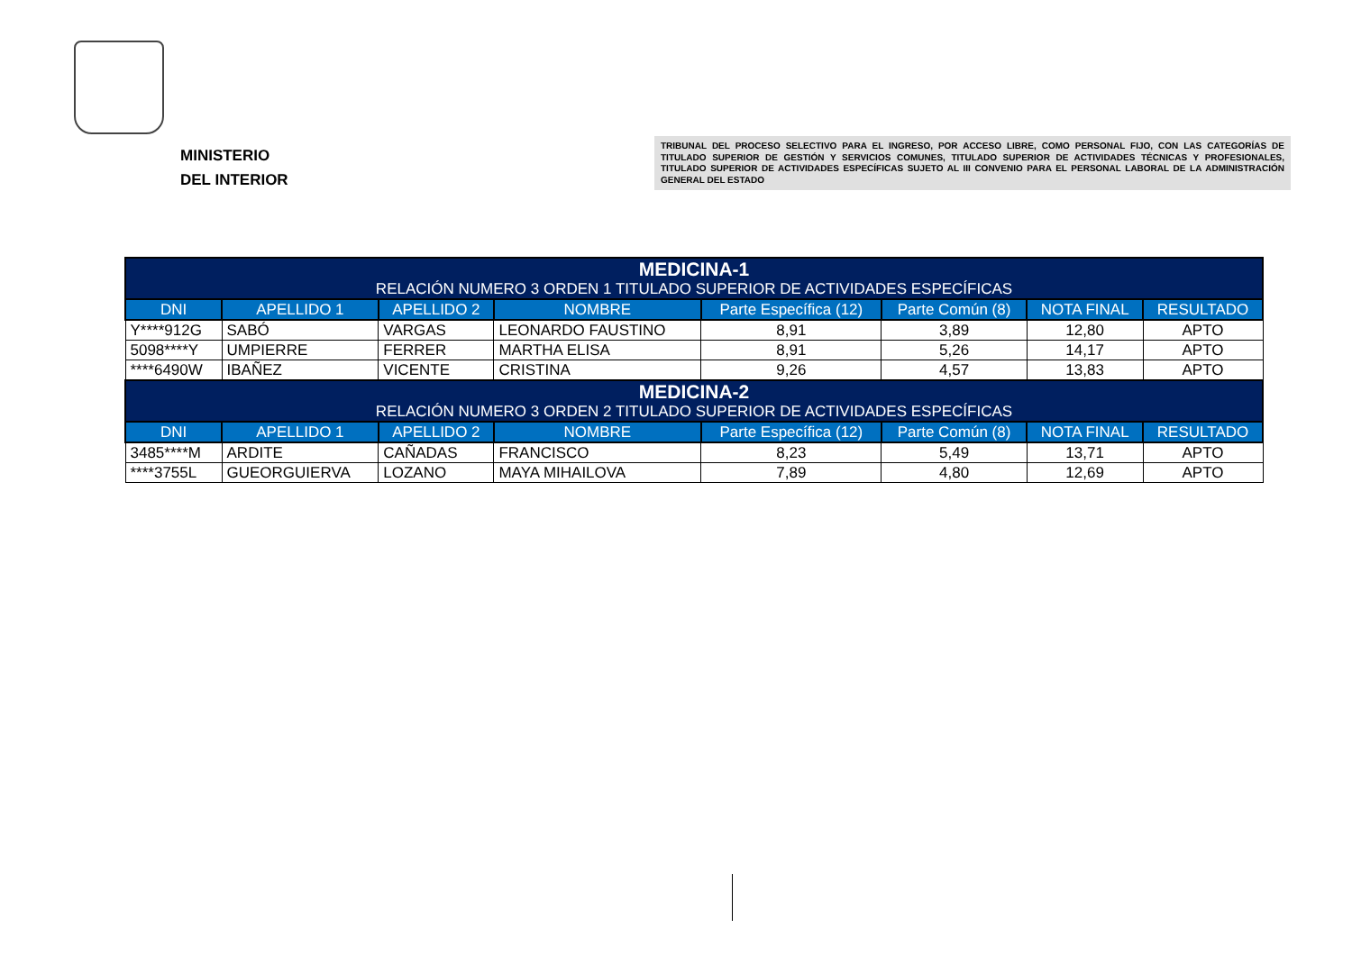MINISTERIO
DEL INTERIOR
TRIBUNAL DEL PROCESO SELECTIVO PARA EL INGRESO, POR ACCESO LIBRE, COMO PERSONAL FIJO, CON LAS CATEGORÍAS DE TITULADO SUPERIOR DE GESTIÓN Y SERVICIOS COMUNES, TITULADO SUPERIOR DE ACTIVIDADES TÉCNICAS Y PROFESIONALES, TITULADO SUPERIOR DE ACTIVIDADES ESPECÍFICAS SUJETO AL III CONVENIO PARA EL PERSONAL LABORAL DE LA ADMINISTRACIÓN GENERAL DEL ESTADO
| MEDICINA-1 RELACIÓN NUMERO 3 ORDEN 1 TITULADO SUPERIOR DE ACTIVIDADES ESPECÍFICAS | | | | | | | |
| --- | --- | --- | --- | --- | --- | --- | --- |
| DNI | APELLIDO 1 | APELLIDO 2 | NOMBRE | Parte Específica (12) | Parte Común (8) | NOTA FINAL | RESULTADO |
| Y****912G | SABÓ | VARGAS | LEONARDO FAUSTINO | 8,91 | 3,89 | 12,80 | APTO |
| 5098****Y | UMPIERRE | FERRER | MARTHA ELISA | 8,91 | 5,26 | 14,17 | APTO |
| ****6490W | IBAÑEZ | VICENTE | CRISTINA | 9,26 | 4,57 | 13,83 | APTO |
| MEDICINA-2 RELACIÓN NUMERO 3 ORDEN 2 TITULADO SUPERIOR DE ACTIVIDADES ESPECÍFICAS | | | | | | | |
| DNI | APELLIDO 1 | APELLIDO 2 | NOMBRE | Parte Específica (12) | Parte Común (8) | NOTA FINAL | RESULTADO |
| 3485****M | ARDITE | CAÑADAS | FRANCISCO | 8,23 | 5,49 | 13,71 | APTO |
| ****3755L | GUEORGUIERVA | LOZANO | MAYA MIHAILOVA | 7,89 | 4,80 | 12,69 | APTO |